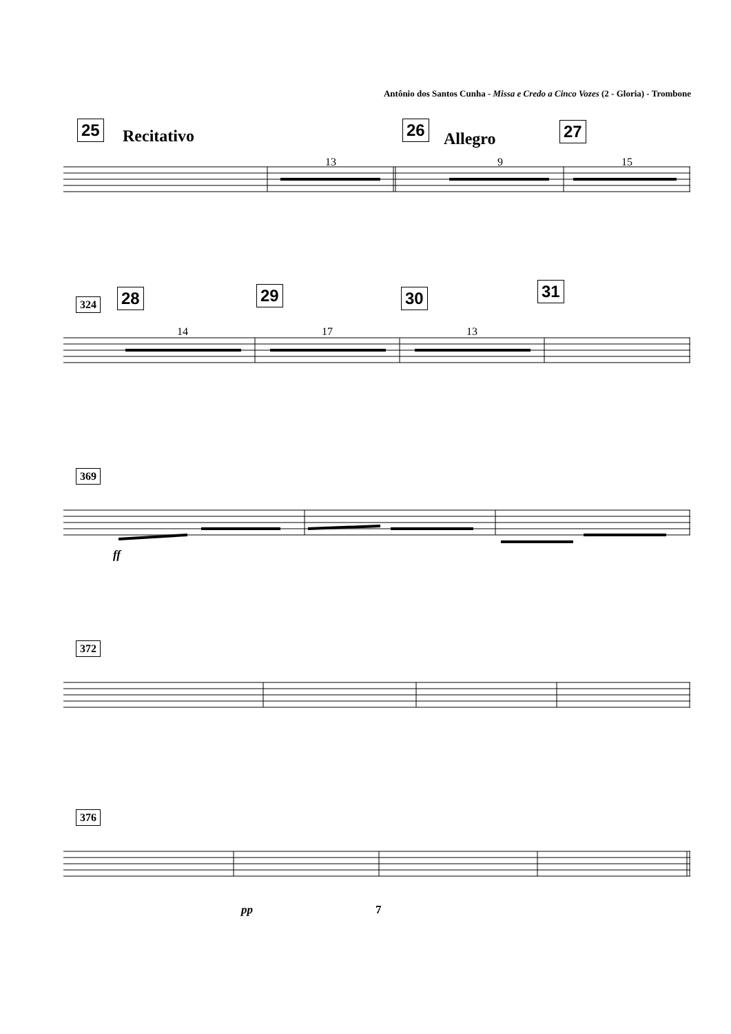Antônio dos Santos Cunha - Missa e Credo a Cinco Vozes (2 - Gloria) - Trombone
25 Recitativo 26
Allegro 27
13 9 15
324 28 29 30 31
14 17 13
369
ff
372
376
pp
7